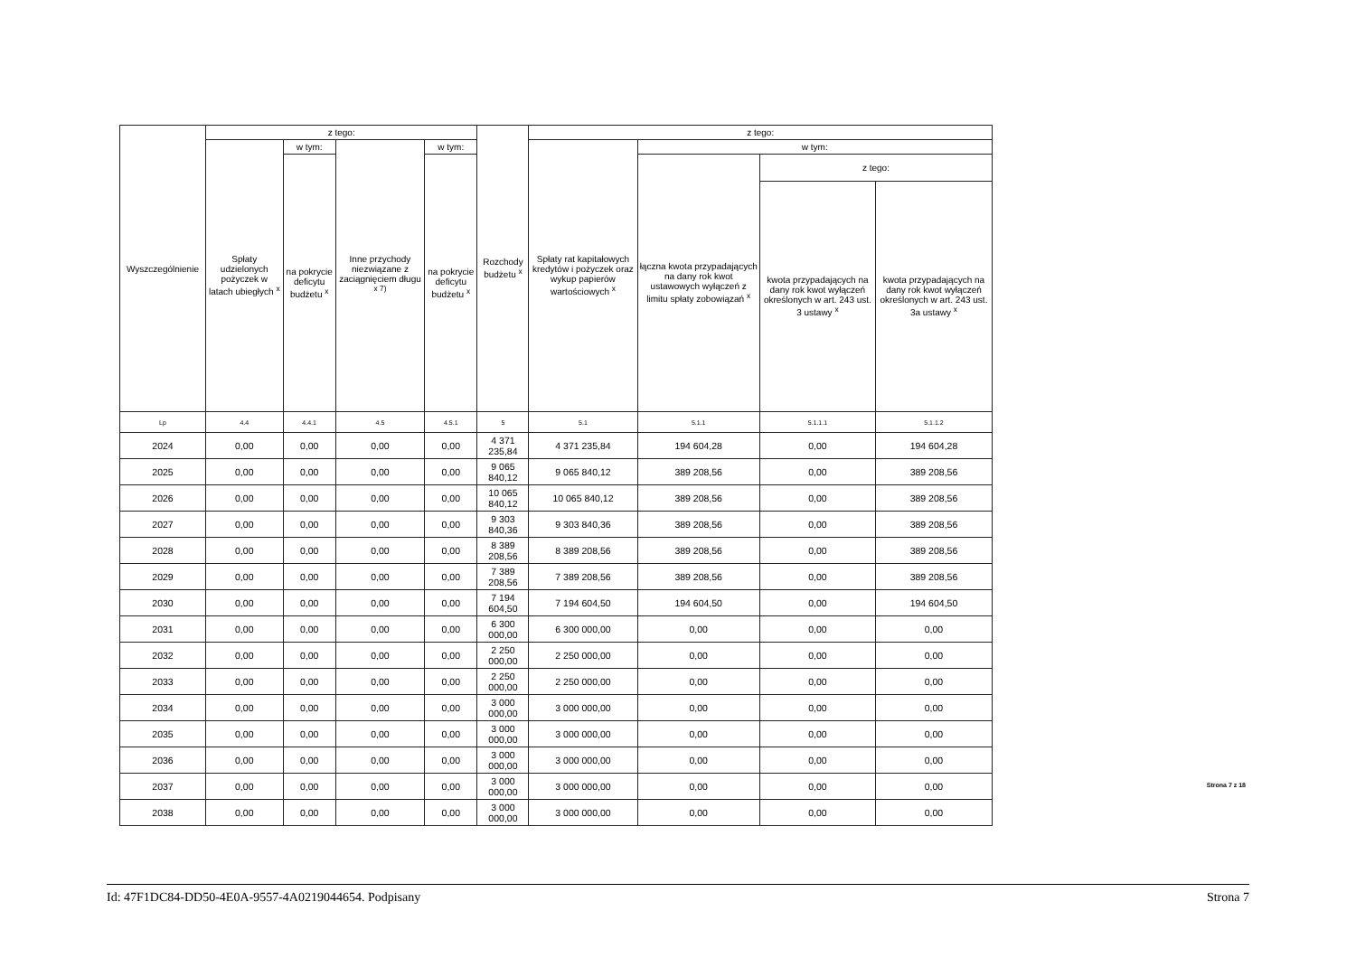| Wyszczególnienie | z tego: | | | | Rozchody budżetu <sup>x</sup> | z tego: | | | |
| --- | --- | --- | --- | --- | --- | --- | --- | --- | --- |
| | Spłaty udzielonych pożyczek w latach ubiegłych <sup>x</sup> | w tym: | Inne przychody niezwiązane z zaciągnięciem długu <sup>x 7)</sup> | w tym: | | Spłaty rat kapitałowych kredytów i pożyczek oraz wykup papierów wartościowych <sup>x</sup> | w tym: | | |
| | | na pokrycie deficytu budżetu <sup>x</sup> | | na pokrycie deficytu budżetu <sup>x</sup> | | | łączna kwota przypadających na dany rok kwot ustawowych wyłączeń z limitu spłaty zobowiązań <sup>x</sup> | z tego: | |
| | | | | | | | | kwota przypadających na dany rok kwot wyłączeń określonych w art. 243 ust. 3 ustawy <sup>x</sup> | kwota przypadających na dany rok kwot wyłączeń określonych w art. 243 ust. 3a ustawy <sup>x</sup> |
| Lp | 4.4 | 4.4.1 | 4.5 | 4.5.1 | 5 | 5.1 | 5.1.1 | 5.1.1.1 | 5.1.1.2 |
| 2024 | 0,00 | 0,00 | 0,00 | 0,00 | 4 371 235,84 | 4 371 235,84 | 194 604,28 | 0,00 | 194 604,28 |
| 2025 | 0,00 | 0,00 | 0,00 | 0,00 | 9 065 840,12 | 9 065 840,12 | 389 208,56 | 0,00 | 389 208,56 |
| 2026 | 0,00 | 0,00 | 0,00 | 0,00 | 10 065 840,12 | 10 065 840,12 | 389 208,56 | 0,00 | 389 208,56 |
| 2027 | 0,00 | 0,00 | 0,00 | 0,00 | 9 303 840,36 | 9 303 840,36 | 389 208,56 | 0,00 | 389 208,56 |
| 2028 | 0,00 | 0,00 | 0,00 | 0,00 | 8 389 208,56 | 8 389 208,56 | 389 208,56 | 0,00 | 389 208,56 |
| 2029 | 0,00 | 0,00 | 0,00 | 0,00 | 7 389 208,56 | 7 389 208,56 | 389 208,56 | 0,00 | 389 208,56 |
| 2030 | 0,00 | 0,00 | 0,00 | 0,00 | 7 194 604,50 | 7 194 604,50 | 194 604,50 | 0,00 | 194 604,50 |
| 2031 | 0,00 | 0,00 | 0,00 | 0,00 | 6 300 000,00 | 6 300 000,00 | 0,00 | 0,00 | 0,00 |
| 2032 | 0,00 | 0,00 | 0,00 | 0,00 | 2 250 000,00 | 2 250 000,00 | 0,00 | 0,00 | 0,00 |
| 2033 | 0,00 | 0,00 | 0,00 | 0,00 | 2 250 000,00 | 2 250 000,00 | 0,00 | 0,00 | 0,00 |
| 2034 | 0,00 | 0,00 | 0,00 | 0,00 | 3 000 000,00 | 3 000 000,00 | 0,00 | 0,00 | 0,00 |
| 2035 | 0,00 | 0,00 | 0,00 | 0,00 | 3 000 000,00 | 3 000 000,00 | 0,00 | 0,00 | 0,00 |
| 2036 | 0,00 | 0,00 | 0,00 | 0,00 | 3 000 000,00 | 3 000 000,00 | 0,00 | 0,00 | 0,00 |
| 2037 | 0,00 | 0,00 | 0,00 | 0,00 | 3 000 000,00 | 3 000 000,00 | 0,00 | 0,00 | 0,00 |
| 2038 | 0,00 | 0,00 | 0,00 | 0,00 | 3 000 000,00 | 3 000 000,00 | 0,00 | 0,00 | 0,00 |
Strona 7 z 18
Id: 47F1DC84-DD50-4E0A-9557-4A0219044654. Podpisany Strona 7